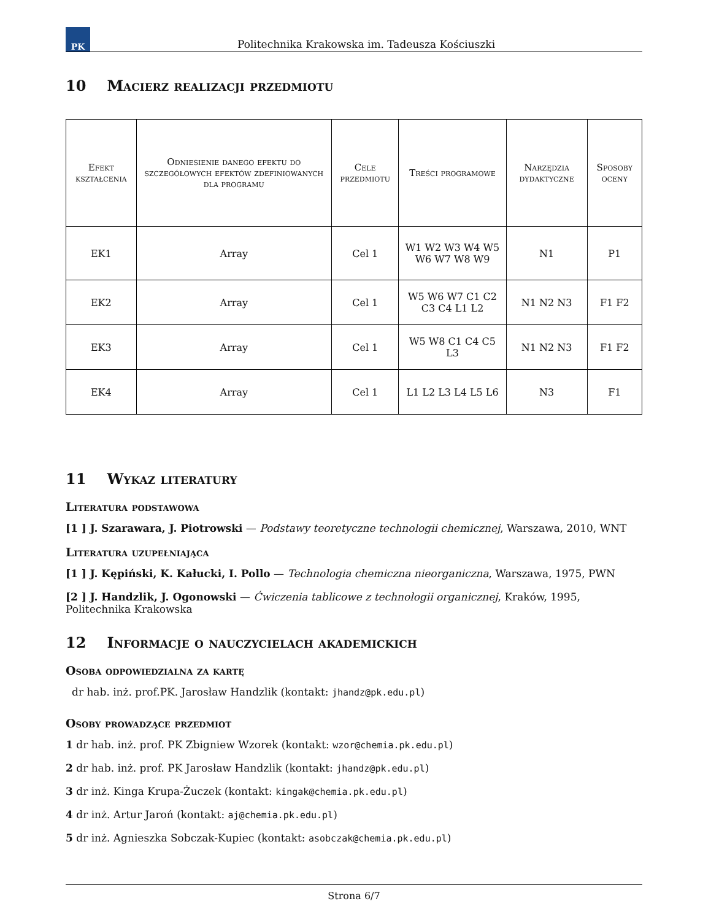PK
Politechnika Krakowska im. Tadeusza Kościuszki
10 Macierz realizacji przedmiotu
| Efekt kształcenia | Odniesienie danego efektu do szczegółowych efektów zdefiniowanych dla programu | Cele przedmiotu | Treści programowe | Narzędzia dydaktyczne | Sposoby oceny |
| --- | --- | --- | --- | --- | --- |
| EK1 | Array | Cel 1 | W1 W2 W3 W4 W5 W6 W7 W8 W9 | N1 | P1 |
| EK2 | Array | Cel 1 | W5 W6 W7 C1 C2 C3 C4 L1 L2 | N1 N2 N3 | F1 F2 |
| EK3 | Array | Cel 1 | W5 W8 C1 C4 C5 L3 | N1 N2 N3 | F1 F2 |
| EK4 | Array | Cel 1 | L1 L2 L3 L4 L5 L6 | N3 | F1 |
11 Wykaz literatury
Literatura podstawowa
[1 ] J. Szarawara, J. Piotrowski — Podstawy teoretyczne technologii chemicznej, Warszawa, 2010, WNT
Literatura uzupełniająca
[1 ] J. Kępiński, K. Kałucki, I. Pollo — Technologia chemiczna nieorganiczna, Warszawa, 1975, PWN
[2 ] J. Handzlik, J. Ogonowski — Ćwiczenia tablicowe z technologii organicznej, Kraków, 1995, Politechnika Krakowska
12 Informacje o nauczycielach akademickich
Osoba odpowiedzialna za kartę
dr hab. inż. prof.PK. Jarosław Handzlik (kontakt: jhandz@pk.edu.pl)
Osoby prowadzące przedmiot
1 dr hab. inż. prof. PK Zbigniew Wzorek (kontakt: wzor@chemia.pk.edu.pl)
2 dr hab. inż. prof. PK Jarosław Handzlik (kontakt: jhandz@pk.edu.pl)
3 dr inż. Kinga Krupa-Żuczek (kontakt: kingak@chemia.pk.edu.pl)
4 dr inż. Artur Jaroń (kontakt: aj@chemia.pk.edu.pl)
5 dr inż. Agnieszka Sobczak-Kupiec (kontakt: asobczak@chemia.pk.edu.pl)
Strona 6/7